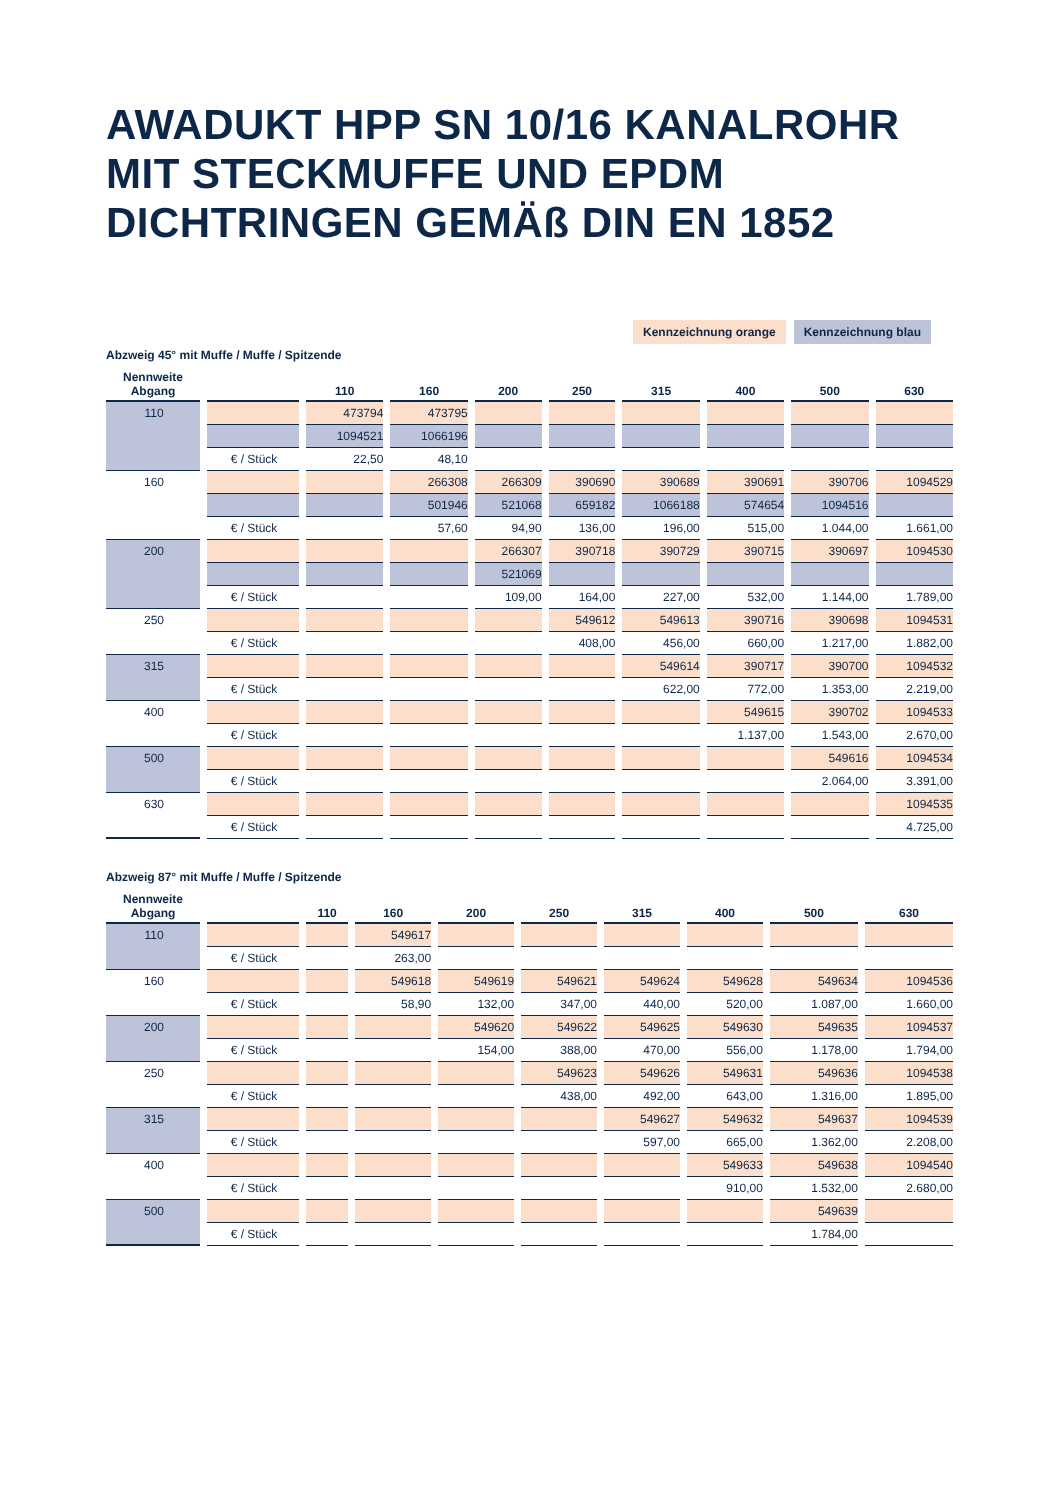AWADUKT HPP SN 10/16 KANALROHR
MIT STECKMUFFE UND EPDM
DICHTRINGEN GEMÄß DIN EN 1852
Kennzeichnung orange Kennzeichnung blau
Abzweig 45° mit Muffe / Muffe / Spitzende
| Nennweite Abgang | | 110 | 160 | 200 | 250 | 315 | 400 | 500 | 630 |
| --- | --- | --- | --- | --- | --- | --- | --- | --- | --- |
| 110 | | 473794 | 473795 | | | | | | |
| | | 1094521 | 1066196 | | | | | | |
| | € / Stück | 22,50 | 48,10 | | | | | | |
| 160 | | | 266308 | 266309 | 390690 | 390689 | 390691 | 390706 | 1094529 |
| | | | 501946 | 521068 | 659182 | 1066188 | 574654 | 1094516 | |
| | € / Stück | | 57,60 | 94,90 | 136,00 | 196,00 | 515,00 | 1.044,00 | 1.661,00 |
| 200 | | | | 266307 | 390718 | 390729 | 390715 | 390697 | 1094530 |
| | | | | 521069 | | | | | |
| | € / Stück | | | 109,00 | 164,00 | 227,00 | 532,00 | 1.144,00 | 1.789,00 |
| 250 | | | | | 549612 | 549613 | 390716 | 390698 | 1094531 |
| | € / Stück | | | | 408,00 | 456,00 | 660,00 | 1.217,00 | 1.882,00 |
| 315 | | | | | | 549614 | 390717 | 390700 | 1094532 |
| | € / Stück | | | | | 622,00 | 772,00 | 1.353,00 | 2.219,00 |
| 400 | | | | | | | 549615 | 390702 | 1094533 |
| | € / Stück | | | | | | 1.137,00 | 1.543,00 | 2.670,00 |
| 500 | | | | | | | | 549616 | 1094534 |
| | € / Stück | | | | | | | 2.064,00 | 3.391,00 |
| 630 | | | | | | | | | 1094535 |
| | € / Stück | | | | | | | | 4.725,00 |
Abzweig 87° mit Muffe / Muffe / Spitzende
| Nennweite Abgang | | 110 | 160 | 200 | 250 | 315 | 400 | 500 | 630 |
| --- | --- | --- | --- | --- | --- | --- | --- | --- | --- |
| 110 | | | 549617 | | | | | | |
| | € / Stück | | 263,00 | | | | | | |
| 160 | | | 549618 | 549619 | 549621 | 549624 | 549628 | 549634 | 1094536 |
| | € / Stück | | 58,90 | 132,00 | 347,00 | 440,00 | 520,00 | 1.087,00 | 1.660,00 |
| 200 | | | | 549620 | 549622 | 549625 | 549630 | 549635 | 1094537 |
| | € / Stück | | | 154,00 | 388,00 | 470,00 | 556,00 | 1.178,00 | 1.794,00 |
| 250 | | | | | 549623 | 549626 | 549631 | 549636 | 1094538 |
| | € / Stück | | | | 438,00 | 492,00 | 643,00 | 1.316,00 | 1.895,00 |
| 315 | | | | | | 549627 | 549632 | 549637 | 1094539 |
| | € / Stück | | | | | 597,00 | 665,00 | 1.362,00 | 2.208,00 |
| 400 | | | | | | | 549633 | 549638 | 1094540 |
| | € / Stück | | | | | | 910,00 | 1.532,00 | 2.680,00 |
| 500 | | | | | | | | 549639 | |
| | € / Stück | | | | | | | 1.784,00 | |